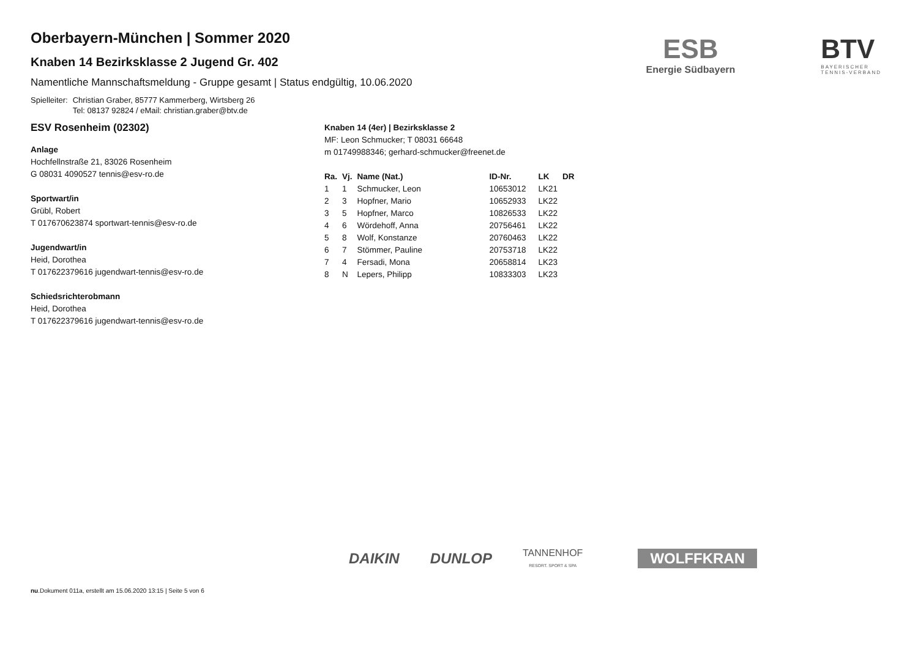ESB
Energie Südbayern
BTV
BAYERISCHER
TENNIS-VERBAND
Oberbayern-München | Sommer 2020
Knaben 14 Bezirksklasse 2 Jugend Gr. 402
Namentliche Mannschaftsmeldung - Gruppe gesamt | Status endgültig, 10.06.2020
Spielleiter: Christian Graber, 85777 Kammerberg, Wirtsberg 26
Tel: 08137 92824 / eMail: christian.graber@btv.de
ESV Rosenheim (02302)
Anlage
Hochfellnstraße 21, 83026 Rosenheim
G 08031 4090527 tennis@esv-ro.de
Sportwart/in
Grübl, Robert
T 017670623874 sportwart-tennis@esv-ro.de
Jugendwart/in
Heid, Dorothea
T 017622379616 jugendwart-tennis@esv-ro.de
Schiedsrichterobmann
Heid, Dorothea
T 017622379616 jugendwart-tennis@esv-ro.de
Knaben 14 (4er) | Bezirksklasse 2
MF: Leon Schmucker; T 08031 66648
m 01749988346; gerhard-schmucker@freenet.de
| Ra. | Vj. | Name (Nat.) | ID-Nr. | LK | DR |
| --- | --- | --- | --- | --- | --- |
| 1 | 1 | Schmucker, Leon | 10653012 | LK21 | |
| 2 | 3 | Hopfner, Mario | 10652933 | LK22 | |
| 3 | 5 | Hopfner, Marco | 10826533 | LK22 | |
| 4 | 6 | Wördehoff, Anna | 20756461 | LK22 | |
| 5 | 8 | Wolf, Konstanze | 20760463 | LK22 | |
| 6 | 7 | Stömmer, Pauline | 20753718 | LK22 | |
| 7 | 4 | Fersadi, Mona | 20658814 | LK23 | |
| 8 | N | Lepers, Philipp | 10833303 | LK23 | |
DAIKIN DUNLOP TANNENHOF
RESORT. SPORT & SPA WOLFFKRAN
nu.Dokument 011a, erstellt am 15.06.2020 13:15 | Seite 5 von 6